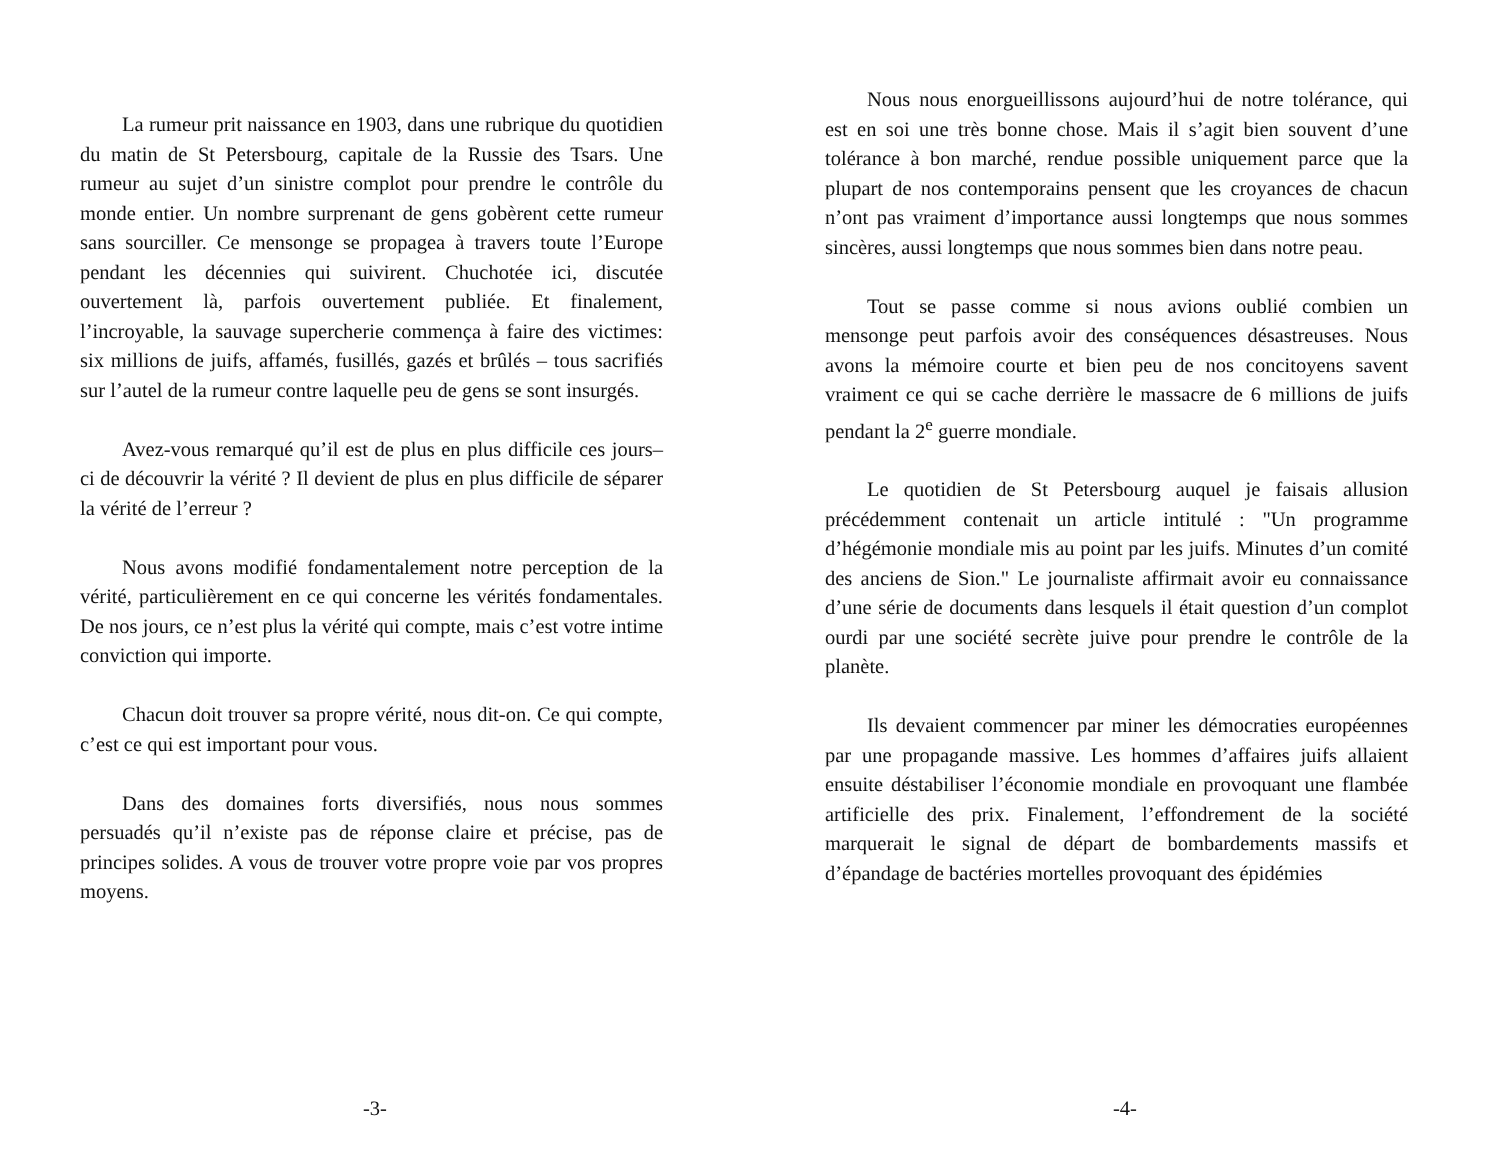La rumeur prit naissance en 1903, dans une rubrique du quotidien du matin de St Petersbourg, capitale de la Russie des Tsars. Une rumeur au sujet d’un sinistre complot pour prendre le contrôle du monde entier. Un nombre surprenant de gens gobèrent cette rumeur sans sourciller. Ce mensonge se propagea à travers toute l’Europe pendant les décennies qui suivirent. Chuchotée ici, discutée ouvertement là, parfois ouvertement publiée. Et finalement, l’incroyable, la sauvage supercherie commença à faire des victimes: six millions de juifs, affamés, fusillés, gazés et brûlés – tous sacrifiés sur l’autel de la rumeur contre laquelle peu de gens se sont insurgés.
Avez-vous remarqué qu’il est de plus en plus difficile ces jours–ci de découvrir la vérité ? Il devient de plus en plus difficile de séparer la vérité de l’erreur ?
Nous avons modifié fondamentalement notre perception de la vérité, particulièrement en ce qui concerne les vérités fondamentales. De nos jours, ce n’est plus la vérité qui compte, mais c’est votre intime conviction qui importe.
Chacun doit trouver sa propre vérité, nous dit-on. Ce qui compte, c’est ce qui est important pour vous.
Dans des domaines forts diversifiés, nous nous sommes persuadés qu’il n’existe pas de réponse claire et précise, pas de principes solides. A vous de trouver votre propre voie par vos propres moyens.
-3-
Nous nous enorgueillissons aujourd’hui de notre tolérance, qui est en soi une très bonne chose. Mais il s’agit bien souvent d’une tolérance à bon marché, rendue possible uniquement parce que la plupart de nos contemporains pensent que les croyances de chacun n’ont pas vraiment d’importance aussi longtemps que nous sommes sincères, aussi longtemps que nous sommes bien dans notre peau.
Tout se passe comme si nous avions oublié combien un mensonge peut parfois avoir des conséquences désastreuses. Nous avons la mémoire courte et bien peu de nos concitoyens savent vraiment ce qui se cache derrière le massacre de 6 millions de juifs pendant la 2<sup>e</sup> guerre mondiale.
Le quotidien de St Petersbourg auquel je faisais allusion précédemment contenait un article intitulé : "Un programme d’hégémonie mondiale mis au point par les juifs. Minutes d’un comité des anciens de Sion." Le journaliste affirmait avoir eu connaissance d’une série de documents dans lesquels il était question d’un complot ourdi par une société secrète juive pour prendre le contrôle de la planète.
Ils devaient commencer par miner les démocraties européennes par une propagande massive. Les hommes d’affaires juifs allaient ensuite déstabiliser l’économie mondiale en provoquant une flambée artificielle des prix. Finalement, l’effondrement de la société marquerait le signal de départ de bombardements massifs et d’épandage de bactéries mortelles provoquant des épidémies
-4-